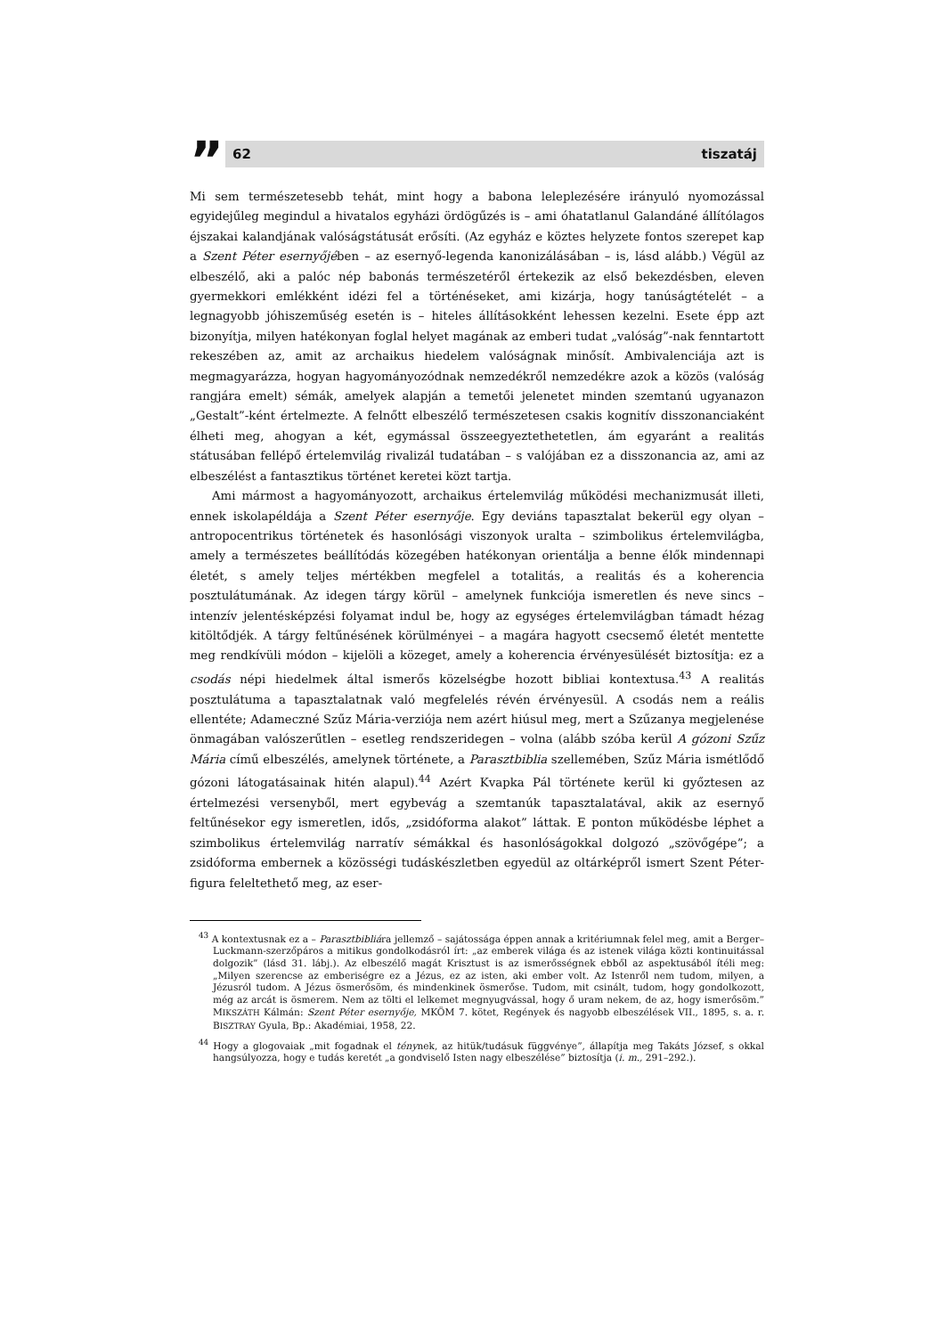”
62 tiszatáj
Mi sem természetesebb tehát, mint hogy a babona leleplezésére irányuló nyomozással egyidejűleg megindul a hivatalos egyházi ördögűzés is – ami óhatatlanul Galandáné állítólagos éjszakai kalandjának valóságstátusát erősíti. (Az egyház e köztes helyzete fontos szerepet kap a Szent Péter esernyőjében – az esernyő-legenda kanonizálásában – is, lásd alább.) Végül az elbeszélő, aki a palóc nép babonás természetéről értekezik az első bekezdésben, eleven gyermekkori emlékként idézi fel a történéseket, ami kizárja, hogy tanúságtételét – a legnagyobb jóhiszeműség esetén is – hiteles állításokként lehessen kezelni. Esete épp azt bizonyítja, milyen hatékonyan foglal helyet magának az emberi tudat „valóság”-nak fenntartott rekeszében az, amit az archaikus hiedelem valóságnak minősít. Ambivalenciája azt is megmagyarázza, hogyan hagyományozódnak nemzedékről nemzedékre azok a közös (valóság rangjára emelt) sémák, amelyek alapján a temetői jelenetet minden szemtanú ugyanazon „Gestalt”-ként értelmezte. A felnőtt elbeszélő természetesen csakis kognitív disszonanciaként élheti meg, ahogyan a két, egymással összeegyeztethetetlen, ám egyaránt a realitás státusában fellépő értelemvilág rivalizál tudatában – s valójában ez a disszonancia az, ami az elbeszélést a fantasztikus történet keretei közt tartja.
Ami mármost a hagyományozott, archaikus értelemvilág működési mechanizmusát illeti, ennek iskolapéldája a Szent Péter esernyője. Egy deviáns tapasztalat bekerül egy olyan – antropocentrikus történetek és hasonlósági viszonyok uralta – szimbolikus értelemvilágba, amely a természetes beállítódás közegében hatékonyan orientálja a benne élők mindennapi életét, s amely teljes mértékben megfelel a totalitás, a realitás és a koherencia posztulátumának. Az idegen tárgy körül – amelynek funkciója ismeretlen és neve sincs – intenzív jelentésképzési folyamat indul be, hogy az egységes értelemvilágban támadt hézag kitöltődjék. A tárgy feltűnésének körülményei – a magára hagyott csecsemő életét mentette meg rendkívüli módon – kijelöli a közeget, amely a koherencia érvényesülését biztosítja: ez a csodás népi hiedelmek által ismerős közelségbe hozott bibliai kontextusa.<sup>43</sup> A realitás posztulátuma a tapasztalatnak való megfelelés révén érvényesül. A csodás nem a reális ellentéte; Adameczné Szűz Mária-verziója nem azért hiúsul meg, mert a Szűzanya megjelenése önmagában valószerűtlen – esetleg rendszeridegen – volna (alább szóba kerül A gózoni Szűz Mária című elbeszélés, amelynek története, a Parasztbiblia szellemében, Szűz Mária ismétlődő gózoni látogatásainak hitén alapul).<sup>44</sup> Azért Kvapka Pál története kerül ki győztesen az értelmezési versenyből, mert egybevág a szemtanúk tapasztalatával, akik az esernyő feltűnésekor egy ismeretlen, idős, „zsidóforma alakot” láttak. E ponton működésbe léphet a szimbolikus értelemvilág narratív sémákkal és hasonlóságokkal dolgozó „szövőgépe”; a zsidóforma embernek a közösségi tudáskészletben egyedül az oltárképről ismert Szent Péter-figura feleltethető meg, az eser-
<sup>43</sup> A kontextusnak ez a – Parasztbibliára jellemző – sajátossága éppen annak a kritériumnak felel meg, amit a Berger–Luckmann-szerzőpáros a mitikus gondolkodásról írt: „az emberek világa és az istenek világa közti kontinuitással dolgozik” (lásd 31. lábj.). Az elbeszélő magát Krisztust is az ismerősségnek ebből az aspektusából ítéli meg: „Milyen szerencse az emberiségre ez a Jézus, ez az isten, aki ember volt. Az Istenről nem tudom, milyen, a Jézusról tudom. A Jézus ösmerősöm, és mindenkinek ösmerőse. Tudom, mit csinált, tudom, hogy gondolkozott, még az arcát is ösmerem. Nem az tölti el lelkemet megnyugvással, hogy ő uram nekem, de az, hogy ismerősöm.” MIKSZÁTH Kálmán: Szent Péter esernyője, MKÖM 7. kötet, Regények és nagyobb elbeszélések VII., 1895, s. a. r. BISZTRAY Gyula, Bp.: Akadémiai, 1958, 22.
<sup>44</sup> Hogy a glogovaiak „mit fogadnak el ténynek, az hitük/tudásuk függvénye”, állapítja meg Takáts József, s okkal hangsúlyozza, hogy e tudás keretét „a gondviselő Isten nagy elbeszélése” biztosítja (i. m., 291–292.).